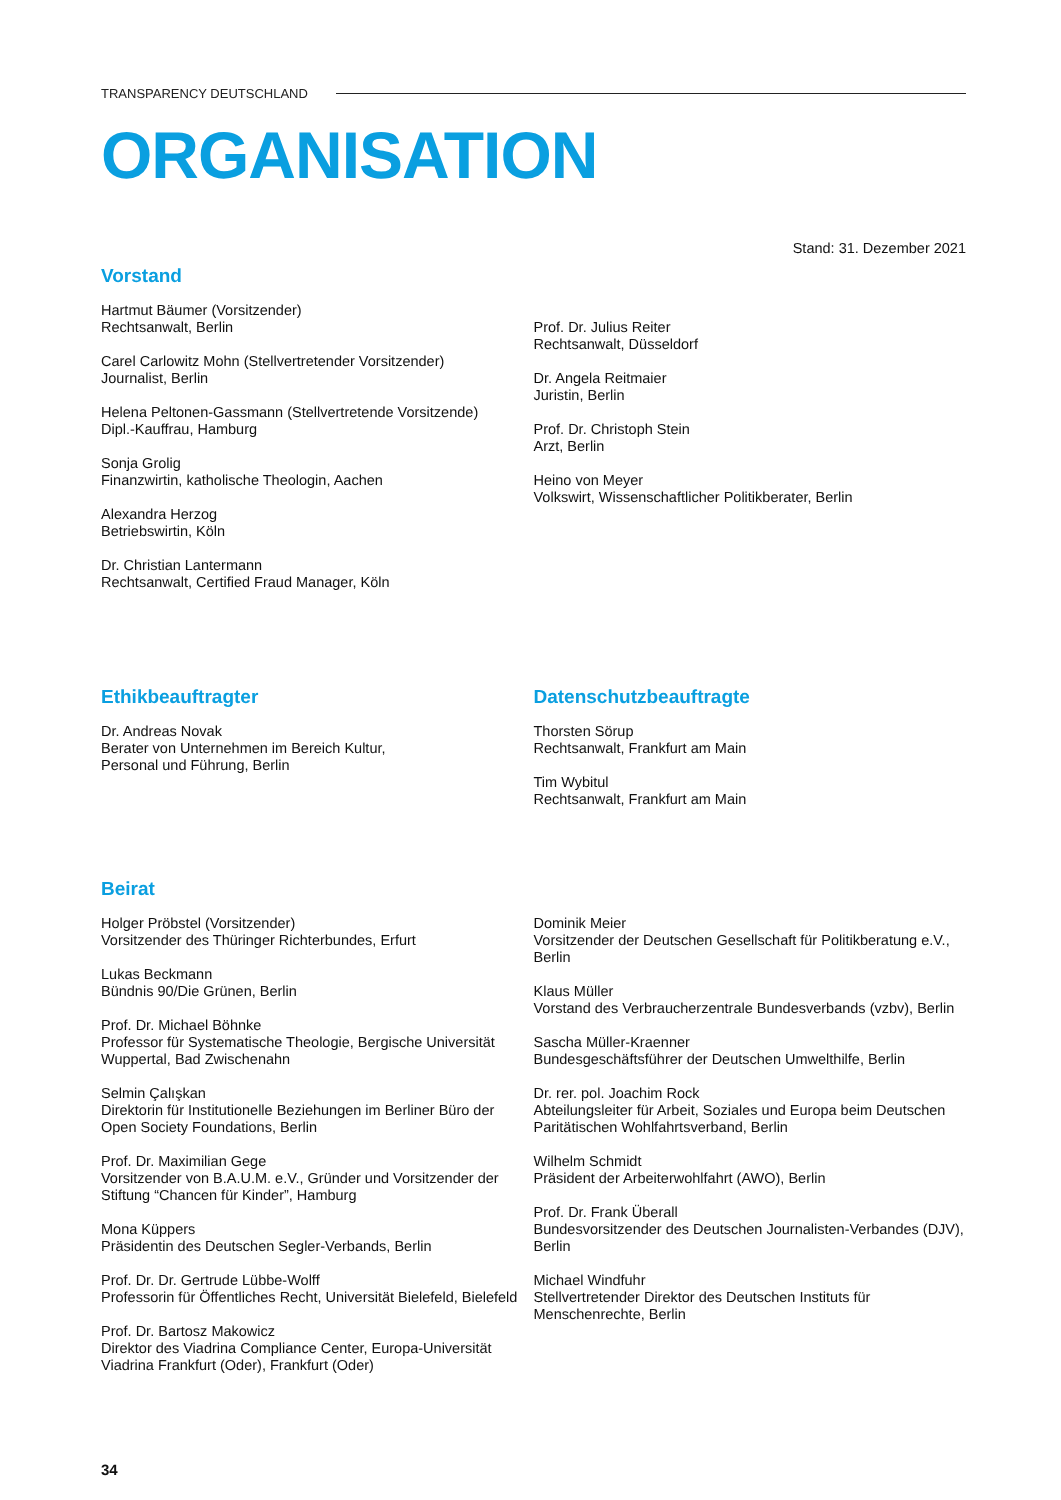TRANSPARENCY DEUTSCHLAND
ORGANISATION
Stand: 31. Dezember 2021
Vorstand
Hartmut Bäumer (Vorsitzender)
Rechtsanwalt, Berlin
Carel Carlowitz Mohn (Stellvertretender Vorsitzender)
Journalist, Berlin
Helena Peltonen-Gassmann (Stellvertretende Vorsitzende)
Dipl.-Kauffrau, Hamburg
Sonja Grolig
Finanzwirtin, katholische Theologin, Aachen
Alexandra Herzog
Betriebswirtin, Köln
Dr. Christian Lantermann
Rechtsanwalt, Certified Fraud Manager, Köln
Prof. Dr. Julius Reiter
Rechtsanwalt, Düsseldorf
Dr. Angela Reitmaier
Juristin, Berlin
Prof. Dr. Christoph Stein
Arzt, Berlin
Heino von Meyer
Volkswirt, Wissenschaftlicher Politikberater, Berlin
Ethikbeauftragter
Dr. Andreas Novak
Berater von Unternehmen im Bereich Kultur,
Personal und Führung, Berlin
Datenschutzbeauftragte
Thorsten Sörup
Rechtsanwalt, Frankfurt am Main
Tim Wybitul
Rechtsanwalt, Frankfurt am Main
Beirat
Holger Pröbstel (Vorsitzender)
Vorsitzender des Thüringer Richterbundes, Erfurt
Lukas Beckmann
Bündnis 90/Die Grünen, Berlin
Prof. Dr. Michael Böhnke
Professor für Systematische Theologie, Bergische Universität Wuppertal, Bad Zwischenahn
Selmin Çalışkan
Direktorin für Institutionelle Beziehungen im Berliner Büro der Open Society Foundations, Berlin
Prof. Dr. Maximilian Gege
Vorsitzender von B.A.U.M. e.V., Gründer und Vorsitzender der Stiftung “Chancen für Kinder”, Hamburg
Mona Küppers
Präsidentin des Deutschen Segler-Verbands, Berlin
Prof. Dr. Dr. Gertrude Lübbe-Wolff
Professorin für Öffentliches Recht, Universität Bielefeld, Bielefeld
Prof. Dr. Bartosz Makowicz
Direktor des Viadrina Compliance Center, Europa-Universität Viadrina Frankfurt (Oder), Frankfurt (Oder)
Dominik Meier
Vorsitzender der Deutschen Gesellschaft für Politikberatung e.V., Berlin
Klaus Müller
Vorstand des Verbraucherzentrale Bundesverbands (vzbv), Berlin
Sascha Müller-Kraenner
Bundesgeschäftsführer der Deutschen Umwelthilfe, Berlin
Dr. rer. pol. Joachim Rock
Abteilungsleiter für Arbeit, Soziales und Europa beim Deutschen Paritätischen Wohlfahrtsverband, Berlin
Wilhelm Schmidt
Präsident der Arbeiterwohlfahrt (AWO), Berlin
Prof. Dr. Frank Überall
Bundesvorsitzender des Deutschen Journalisten-Verbandes (DJV), Berlin
Michael Windfuhr
Stellvertretender Direktor des Deutschen Instituts für Menschenrechte, Berlin
34